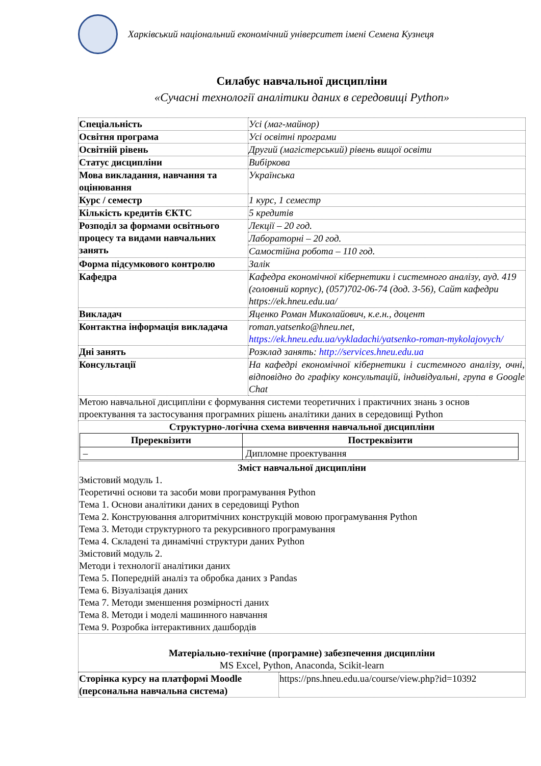Харківський національний економічний університет імені Семена Кузнеця
Силабус навчальної дисципліни
«Сучасні технології аналітики даних в середовищі Python»
| Спеціальність | Усі (маг-майнор) |
| Освітня програма | Усі освітні програми |
| Освітній рівень | Другий (магістерський) рівень вищої освіти |
| Статус дисципліни | Вибіркова |
| Мова викладання, навчання та оцінювання | Українська |
| Курс / семестр | 1 курс, 1 семестр |
| Кількість кредитів ЄКТС | 5 кредитів |
| Розподіл за формами освітнього процесу та видами навчальних занять | Лекції – 20 год. |
| | Лабораторні – 20 год. |
| | Самостійна робота – 110 год. |
| Форма підсумкового контролю | Залік |
| Кафедра | Кафедра економічної кібернетики і системного аналізу, ауд. 419 (головний корпус), (057)702-06-74 (дод. 3-56), Сайт кафедри https://ek.hneu.edu.ua/ |
| Викладач | Яценко Роман Миколайович, к.е.н., доцент |
| Контактна інформація викладача | roman.yatsenko@hneu.net, https://ek.hneu.edu.ua/vykladachi/yatsenko-roman-mykolajovych/ |
| Дні занять | Розклад занять: http://services.hneu.edu.ua |
| Консультації | На кафедрі економічної кібернетики і системного аналізу, очні, відповідно до графіку консультацій, індивідуальні, група в Google Chat |
| Метою навчальної дисципліни є формування системи теоретичних і практичних знань з основ проектування та застосування програмних рішень аналітики даних в середовищі Python | |
| Структурно-логічна схема вивчення навчальної дисципліни / Пререквізити / Постреквізити / / --- / --- / / – / Дипломне проектування / | |
| Зміст навчальної дисципліни Змістовий модуль 1. Теоретичні основи та засоби мови програмування Python Тема 1. Основи аналітики даних в середовищі Python Тема 2. Конструювання алгоритмічних конструкцій мовою програмування Python Тема 3. Методи структурного та рекурсивного програмування Тема 4. Складені та динамічні структури даних Python Змістовий модуль 2. Методи і технології аналітики даних Тема 5. Попередній аналіз та обробка даних з Pandas Тема 6. Візуалізація даних Тема 7. Методи зменшення розмірності даних Тема 8. Методи і моделі машинного навчання Тема 9. Розробка інтерактивних дашбордів | |
| Матеріально-технічне (програмне) забезпечення дисципліни MS Excel, Python, Anaconda, Scikit-learn | |
| Сторінка курсу на платформі Moodle (персональна навчальна система) | https://pns.hneu.edu.ua/course/view.php?id=10392 |